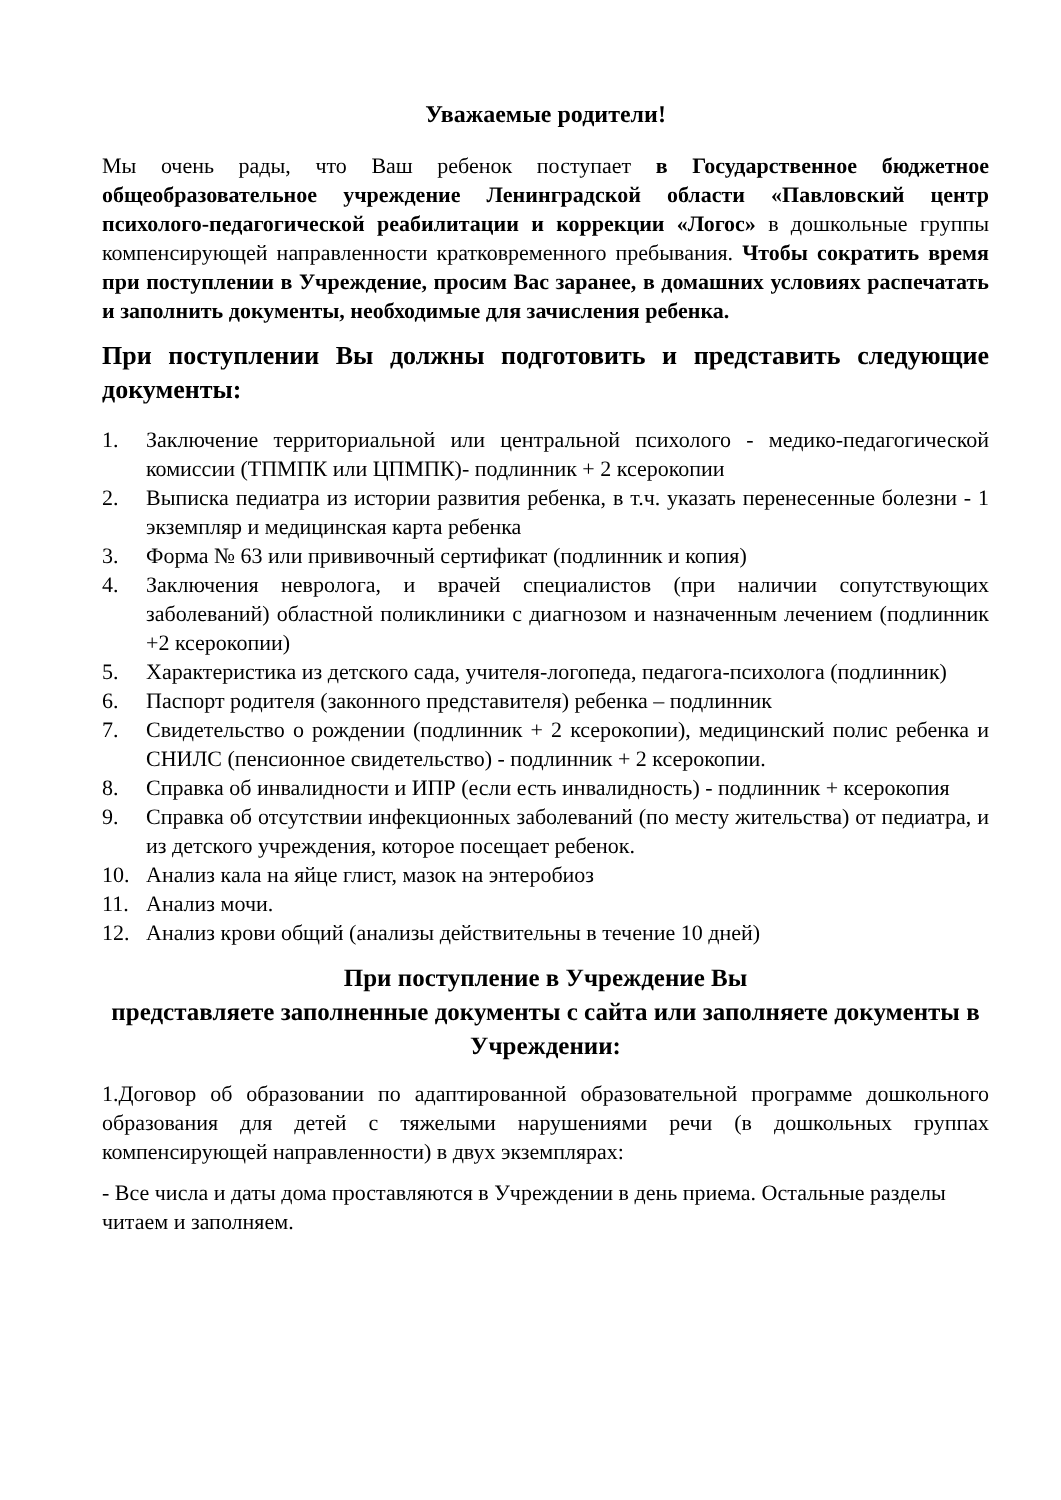Уважаемые родители!
Мы очень рады, что Ваш ребенок поступает в Государственное бюджетное общеобразовательное учреждение Ленинградской области «Павловский центр психолого-педагогической реабилитации и коррекции «Логос» в дошкольные группы компенсирующей направленности кратковременного пребывания. Чтобы сократить время при поступлении в Учреждение, просим Вас заранее, в домашних условиях распечатать и заполнить документы, необходимые для зачисления ребенка.
При поступлении Вы должны подготовить и представить следующие документы:
1. Заключение территориальной или центральной психолого - медико-педагогической комиссии (ТПМПК или ЦПМПК)- подлинник + 2 ксерокопии
2. Выписка педиатра из истории развития ребенка, в т.ч. указать перенесенные болезни - 1 экземпляр и медицинская карта ребенка
3. Форма № 63 или прививочный сертификат (подлинник и копия)
4. Заключения невролога, и врачей специалистов (при наличии сопутствующих заболеваний) областной поликлиники с диагнозом и назначенным лечением (подлинник +2 ксерокопии)
5. Характеристика из детского сада, учителя-логопеда, педагога-психолога (подлинник)
6. Паспорт родителя (законного представителя) ребенка – подлинник
7. Свидетельство о рождении (подлинник + 2 ксерокопии), медицинский полис ребенка и СНИЛС (пенсионное свидетельство) - подлинник + 2 ксерокопии.
8. Справка об инвалидности и ИПР (если есть инвалидность) - подлинник + ксерокопия
9. Справка об отсутствии инфекционных заболеваний (по месту жительства) от педиатра, и из детского учреждения, которое посещает ребенок.
10. Анализ кала на яйце глист, мазок на энтеробиоз
11. Анализ мочи.
12. Анализ крови общий (анализы действительны в течение 10 дней)
При поступление в Учреждение Вы
представляете заполненные документы с сайта или заполняете документы в Учреждении:
1.Договор об образовании по адаптированной образовательной программе дошкольного образования для детей с тяжелыми нарушениями речи (в дошкольных группах компенсирующей направленности) в двух экземплярах:
- Все числа и даты дома проставляются в Учреждении в день приема. Остальные разделы читаем и заполняем.